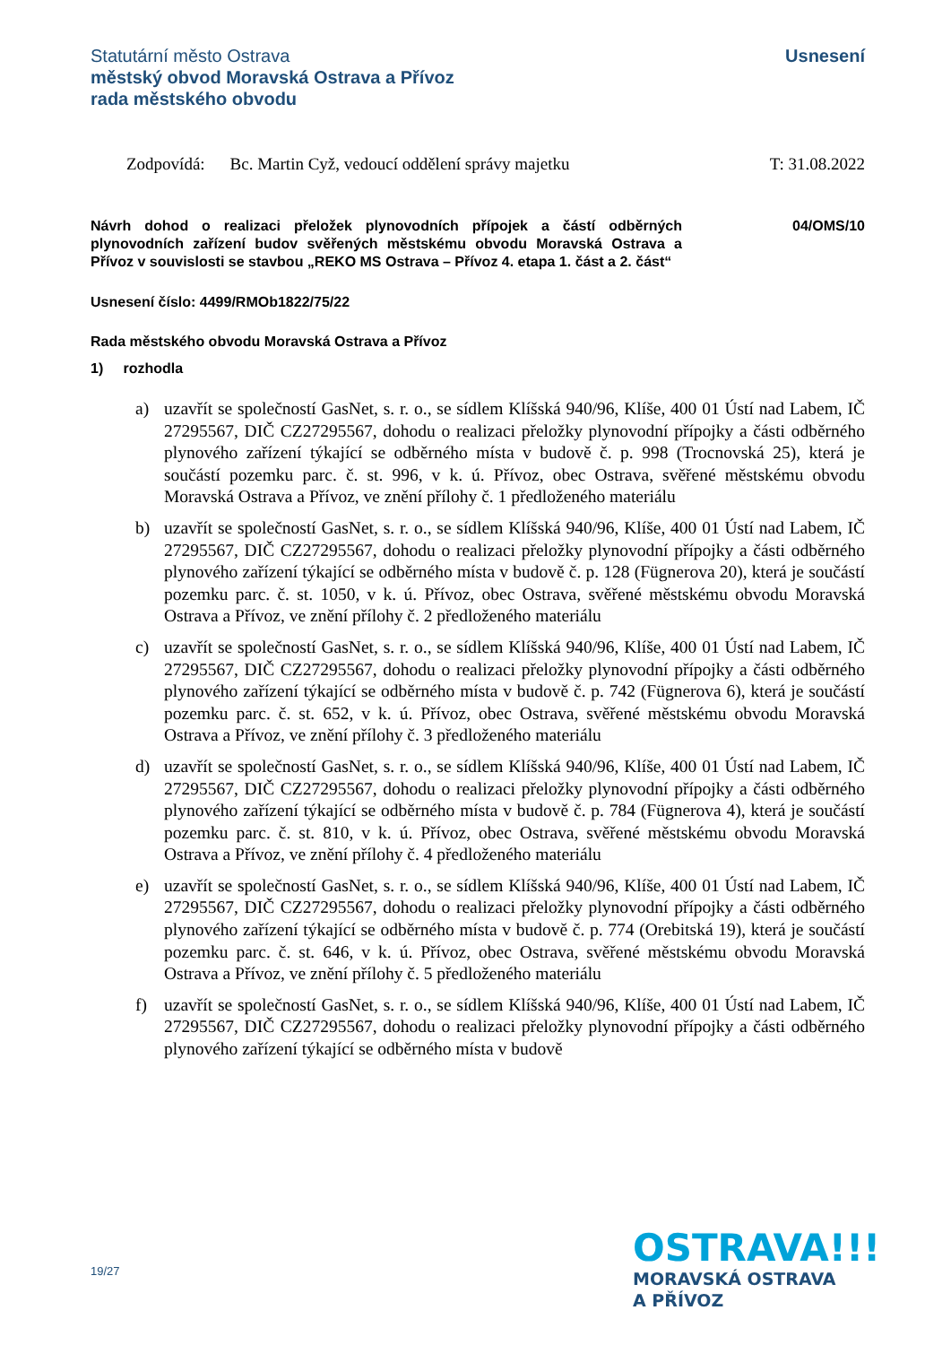Statutární město Ostrava
městský obvod Moravská Ostrava a Přívoz
rada městského obvodu
Usnesení
Zodpovídá: Bc. Martin Cyž, vedoucí oddělení správy majetku T: 31.08.2022
Návrh dohod o realizaci přeložek plynovodních přípojek a částí odběrných plynovodních zařízení budov svěřených městskému obvodu Moravská Ostrava a Přívoz v souvislosti se stavbou „REKO MS Ostrava – Přívoz 4. etapa 1. část a 2. část“
04/OMS/10
Usnesení číslo: 4499/RMOb1822/75/22
Rada městského obvodu Moravská Ostrava a Přívoz
1) rozhodla
a) uzavřít se společností GasNet, s. r. o., se sídlem Klíšská 940/96, Klíše, 400 01 Ústí nad Labem, IČ 27295567, DIČ CZ27295567, dohodu o realizaci přeložky plynovodní přípojky a části odběrného plynového zařízení týkající se odběrného místa v budově č. p. 998 (Trocnovská 25), která je součástí pozemku parc. č. st. 996, v k. ú. Přívoz, obec Ostrava, svěřené městskému obvodu Moravská Ostrava a Přívoz, ve znění přílohy č. 1 předloženého materiálu
b) uzavřít se společností GasNet, s. r. o., se sídlem Klíšská 940/96, Klíše, 400 01 Ústí nad Labem, IČ 27295567, DIČ CZ27295567, dohodu o realizaci přeložky plynovodní přípojky a části odběrného plynového zařízení týkající se odběrného místa v budově č. p. 128 (Fügnerova 20), která je součástí pozemku parc. č. st. 1050, v k. ú. Přívoz, obec Ostrava, svěřené městskému obvodu Moravská Ostrava a Přívoz, ve znění přílohy č. 2 předloženého materiálu
c) uzavřít se společností GasNet, s. r. o., se sídlem Klíšská 940/96, Klíše, 400 01 Ústí nad Labem, IČ 27295567, DIČ CZ27295567, dohodu o realizaci přeložky plynovodní přípojky a části odběrného plynového zařízení týkající se odběrného místa v budově č. p. 742 (Fügnerova 6), která je součástí pozemku parc. č. st. 652, v k. ú. Přívoz, obec Ostrava, svěřené městskému obvodu Moravská Ostrava a Přívoz, ve znění přílohy č. 3 předloženého materiálu
d) uzavřít se společností GasNet, s. r. o., se sídlem Klíšská 940/96, Klíše, 400 01 Ústí nad Labem, IČ 27295567, DIČ CZ27295567, dohodu o realizaci přeložky plynovodní přípojky a části odběrného plynového zařízení týkající se odběrného místa v budově č. p. 784 (Fügnerova 4), která je součástí pozemku parc. č. st. 810, v k. ú. Přívoz, obec Ostrava, svěřené městskému obvodu Moravská Ostrava a Přívoz, ve znění přílohy č. 4 předloženého materiálu
e) uzavřít se společností GasNet, s. r. o., se sídlem Klíšská 940/96, Klíše, 400 01 Ústí nad Labem, IČ 27295567, DIČ CZ27295567, dohodu o realizaci přeložky plynovodní přípojky a části odběrného plynového zařízení týkající se odběrného místa v budově č. p. 774 (Orebitská 19), která je součástí pozemku parc. č. st. 646, v k. ú. Přívoz, obec Ostrava, svěřené městskému obvodu Moravská Ostrava a Přívoz, ve znění přílohy č. 5 předloženého materiálu
f) uzavřít se společností GasNet, s. r. o., se sídlem Klíšská 940/96, Klíše, 400 01 Ústí nad Labem, IČ 27295567, DIČ CZ27295567, dohodu o realizaci přeložky plynovodní přípojky a části odběrného plynového zařízení týkající se odběrného místa v budově
19/27
OSTRAVA!!!
MORAVSKÁ OSTRAVA
A PŘÍVOZ